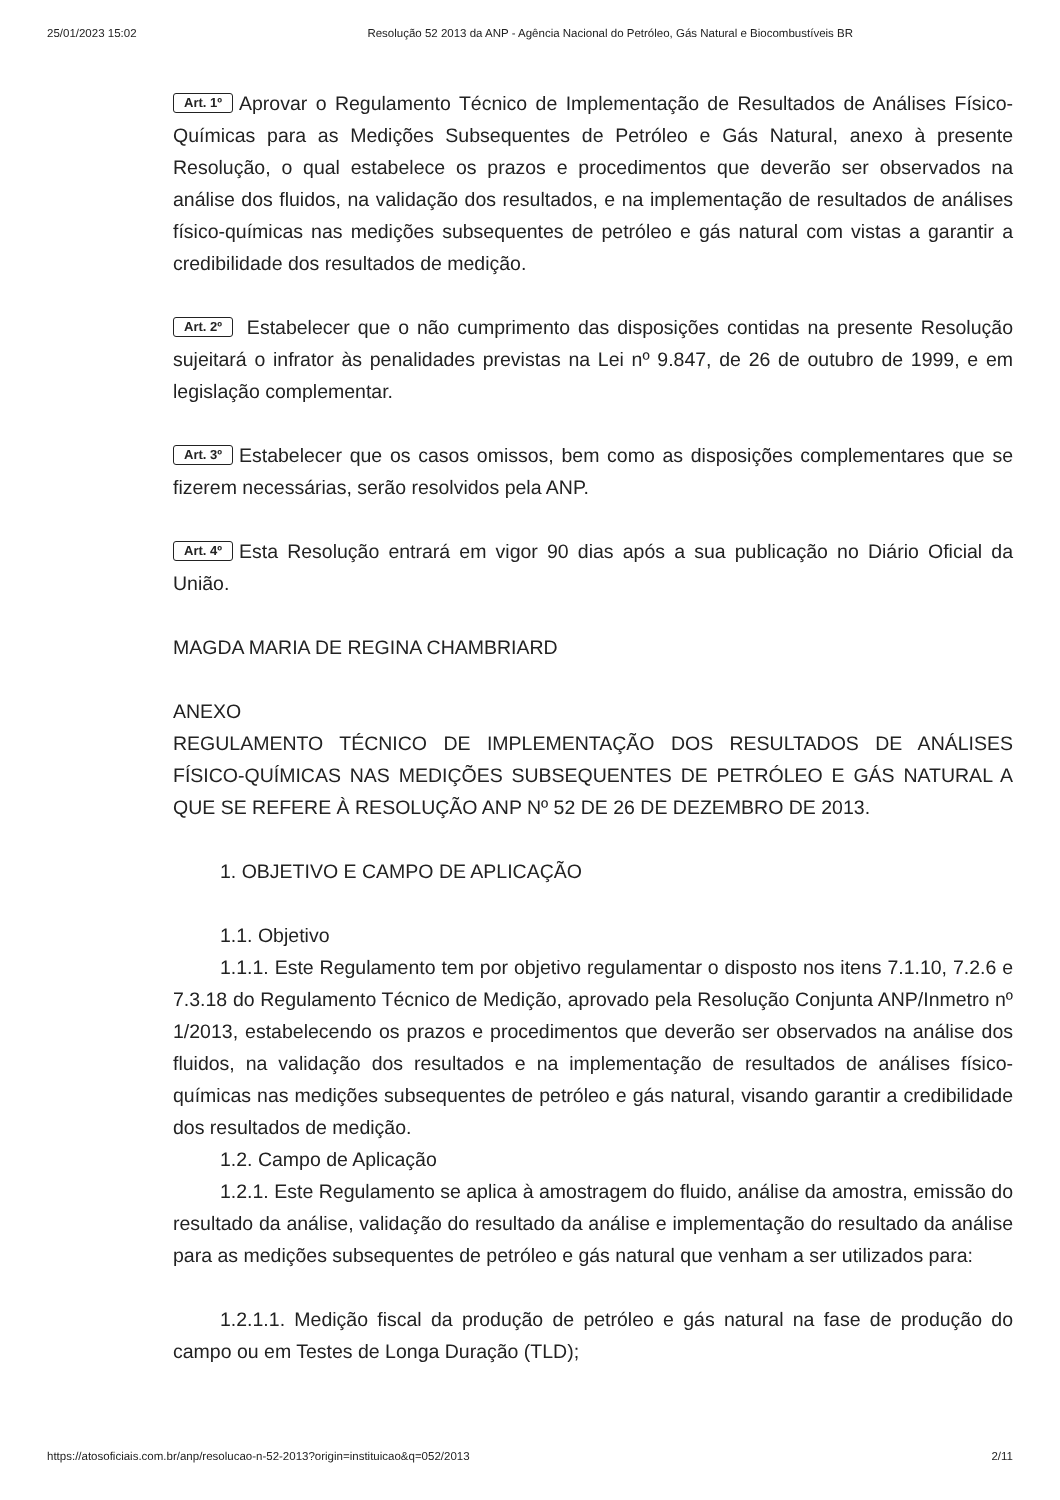25/01/2023 15:02 Resolução 52 2013 da ANP - Agência Nacional do Petróleo, Gás Natural e Biocombustíveis BR
Art. 1º Aprovar o Regulamento Técnico de Implementação de Resultados de Análises Físico-Químicas para as Medições Subsequentes de Petróleo e Gás Natural, anexo à presente Resolução, o qual estabelece os prazos e procedimentos que deverão ser observados na análise dos fluidos, na validação dos resultados, e na implementação de resultados de análises físico-químicas nas medições subsequentes de petróleo e gás natural com vistas a garantir a credibilidade dos resultados de medição.
Art. 2º Estabelecer que o não cumprimento das disposições contidas na presente Resolução sujeitará o infrator às penalidades previstas na Lei nº 9.847, de 26 de outubro de 1999, e em legislação complementar.
Art. 3º Estabelecer que os casos omissos, bem como as disposições complementares que se fizerem necessárias, serão resolvidos pela ANP.
Art. 4º Esta Resolução entrará em vigor 90 dias após a sua publicação no Diário Oficial da União.
MAGDA MARIA DE REGINA CHAMBRIARD
ANEXO
REGULAMENTO TÉCNICO DE IMPLEMENTAÇÃO DOS RESULTADOS DE ANÁLISES FÍSICO-QUÍMICAS NAS MEDIÇÕES SUBSEQUENTES DE PETRÓLEO E GÁS NATURAL A QUE SE REFERE À RESOLUÇÃO ANP Nº 52 DE 26 DE DEZEMBRO DE 2013.
1. OBJETIVO E CAMPO DE APLICAÇÃO
1.1. Objetivo
1.1.1. Este Regulamento tem por objetivo regulamentar o disposto nos itens 7.1.10, 7.2.6 e 7.3.18 do Regulamento Técnico de Medição, aprovado pela Resolução Conjunta ANP/Inmetro nº 1/2013, estabelecendo os prazos e procedimentos que deverão ser observados na análise dos fluidos, na validação dos resultados e na implementação de resultados de análises físico-químicas nas medições subsequentes de petróleo e gás natural, visando garantir a credibilidade dos resultados de medição.
1.2. Campo de Aplicação
1.2.1. Este Regulamento se aplica à amostragem do fluido, análise da amostra, emissão do resultado da análise, validação do resultado da análise e implementação do resultado da análise para as medições subsequentes de petróleo e gás natural que venham a ser utilizados para:
1.2.1.1. Medição fiscal da produção de petróleo e gás natural na fase de produção do campo ou em Testes de Longa Duração (TLD);
https://atosoficiais.com.br/anp/resolucao-n-52-2013?origin=instituicao&q=052/2013 2/11